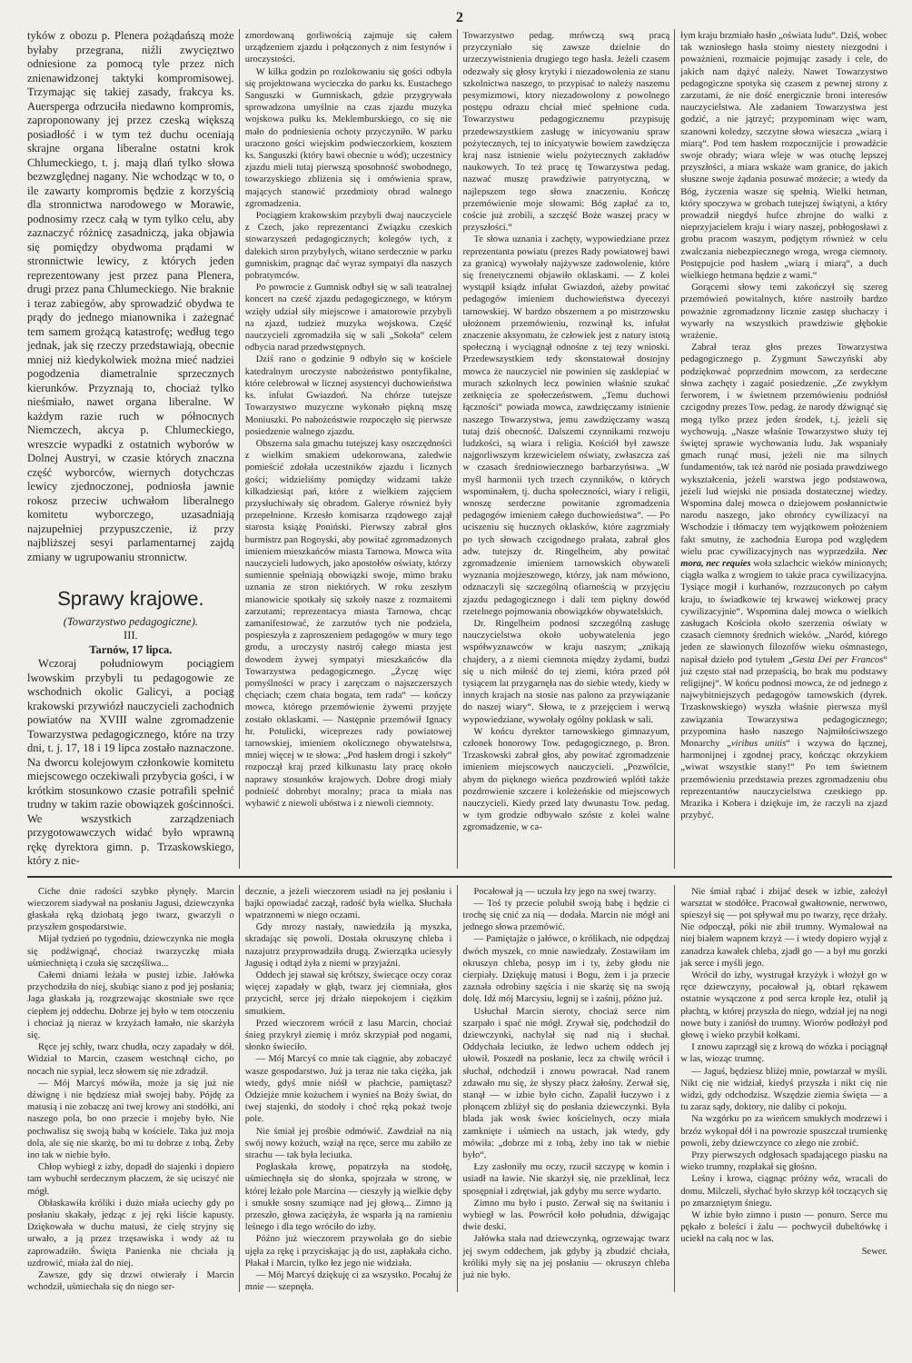2
tyków z obozu p. Plenera pożądańszą może byłaby przegrana, niźli zwycięztwo odniesione za pomocą tyle przez nich znienawidzonej taktyki kompromisowej. Trzymając się takiej zasady, frakcya ks. Auersperga odrzuciła niedawno kompromis, zaproponowany jej przez czeską większą posiadłość i w tym też duchu oceniają skrajne organa liberalne ostatni krok Chlumeckiego, t. j. mają dlań tylko słowa bezwzględnej nagany. Nie wchodząc w to, o ile zawarty kompromis będzie z korzyścią dla stronnictwa narodowego w Morawie, podnosimy rzecz całą w tym tylko celu, aby zaznaczyć różnicę zasadniczą, jaka objawia się pomiędzy obydwoma prądami w stronnictwie lewicy, z których jeden reprezentowany jest przez pana Plenera, drugi przez pana Chlumeckiego. Nie braknie i teraz zabiegów, aby sprowadzić obydwa te prądy do jednego mianownika i zażegnać tem samem grożącą katastrofę; według tego jednak, jak się rzeczy przedstawiają, obecnie mniej niż kiedykolwiek można mieć nadziei pogodzenia diametralnie sprzecznych kierunków. Przyznają to, chociaż tylko nieśmiało, nawet organa liberalne. W każdym razie ruch w północnych Niemczech, akcya p. Chlumeckiego, wreszcie wypadki z ostatnich wyborów w Dolnej Austryi, w czasie których znaczna część wyborców, wiernych dotychczas lewicy zjednoczonej, podniosła jawnie rokosz przeciw uchwałom liberalnego komitetu wyborczego, uzasadniają najzupełniej przypuszczenie, iż przy najbliższej sesyi parlamentarnej zajdą zmiany w ugrupowaniu stronnictw.
Sprawy krajowe.
(Towarzystwo pedagogiczne).
III.
Tarnów, 17 lipca.
Wczoraj południowym pociągiem lwowskim przybyli tu pedagogowie ze wschodnich okolic Galicyi, a pociąg krakowski przywiózł nauczycieli zachodnich powiatów na XVIII walne zgromadzenie Towarzystwa pedagogicznego, które na trzy dni, t. j. 17, 18 i 19 lipca zostało naznaczone. Na dworcu kolejowym członkowie komitetu miejscowego oczekiwali przybycia gości, i w krótkim stosunkowo czasie potrafili spełnić trudny w takim razie obowiązek gościnności. We wszystkich zarządzeniach przygotowawczych widać było wprawną rękę dyrektora gimn. p. Trzaskowskiego, który z nie-
zmordowaną gorliwością zajmuje się całem urządzeniem zjazdu i połączonych z nim festynów i uroczystości.
W kilka godzin po rozlokowaniu się gości odbyła się projektowana wycieczka do parku ks. Eustachego Sanguszki w Gumniskach, gdzie przygrywała sprowadzona umyślnie na czas zjazdu muzyka wojskowa pułku ks. Meklemburskiego, co się nie mało do podniesienia ochoty przyczyniło. W parku uraczono gości wiejskim podwieczorkiem, kosztem ks. Sanguszki (który bawi obecnie u wód); uczestnicy zjazdu mieli tutaj pierwszą sposobność swobodnego, towarzyskiego zbliżenia się i omówienia spraw, mających stanowić przedmioty obrad walnego zgromadzenia.
Pociągiem krakowskim przybyli dwaj nauczyciele z Czech, jako reprezentanci Związku czeskich stowarzyszeń pedagogicznych; kolegów tych, z dalekich stron przybyłych, witano serdecznie w parku gumniskim, pragnąc dać wyraz sympatyi dla naszych pobratymców.
Po powrocie z Gumnisk odbył się w sali teatralnej koncert na cześć zjazdu pedagogicznego, w którym wzięły udział siły miejscowe i amatorowie przybyli na zjazd, tudzież muzyka wojskowa. Część nauczycieli zgromadziła się w sali „Sokoła“ celem odbycia narad przedwstępnych.
Dziś rano o godzinie 9 odbyło się w kościele katedralnym uroczyste nabożeństwo pontyfikalne, które celebrował w licznej asystencyi duchowieństwa ks. infułat Gwiazdoń. Na chórze tutejsze Towarzystwo muzyczne wykonało piękną mszę Moniuszki. Po nabożeństwie rozpoczęło się pierwsze posiedzenie walnego zjazdu.
Obszerna sala gmachu tutejszej kasy oszczędności z wielkim smakiem udekorowana, zaledwie pomieścić zdołała uczestników zjazdu i licznych gości; widzieliśmy pomiędzy widzami także kilkadziesiąt pań, które z wielkiem zajęciem przysłuchiwały się obradom. Galerye również były przepełnione. Krzesło komisarza rządowego zajął starosta książę Poniński. Pierwszy zabrał głos burmistrz pan Rogoyski, aby powitać zgromadzonych imieniem mieszkańców miasta Tarnowa. Mowca wita nauczycieli ludowych, jako apostołów oświaty, którzy sumiennie spełniają obowiązki swoje, mimo braku uznania ze stron niektórych. W roku zeszłym mianowicie spotkały się szkoły nasze z rozmaitemi zarzutami; reprezentacya miasta Tarnowa, chcąc zamanifestować, że zarzutów tych nie podziela, pospieszyła z zaproszeniem pedagogów w mury tego grodu, a uroczysty nastrój całego miasta jest dowodem żywej sympatyi mieszkańców dla Towarzystwa pedagogicznego. „Życzę więc pomyślności w pracy i zaręczam o najszczerszych chęciach; czem chata bogata, tem rada“ — kończy mowca, którego przemówienie żywemi przyjęte zostało oklaskami. — Następnie przemówił Ignacy hr. Potulicki, wiceprezes rady powiatowej tarnowskiej, imieniem okolicznego obywatelstwa, mniej więcej w te słowa: „Pod hasłem drogi i szkoły“ rozpoczął kraj przed kilkunastu laty pracę około naprawy stosunków krajowych. Dobre drogi miały podnieść dobrobyt moralny; praca ta miała nas wybawić z niewoli ubóstwa i z niewoli ciemnoty.
Towarzystwo pedag. mrówczą swą pracą przyczyniało się zawsze dzielnie do urzeczywistnienia drugiego tego hasła. Jeżeli czasem odezwały się głosy krytyki i niezadowolenia ze stanu szkolnictwa naszego, to przypisać to należy naszemu pesymizmowi, ktory niezadowolony z powolnego postępu odrazu chciał mieć spełnione cuda. Towarzystwu pedagogicznemu przypisuję przedewszystkiem zasługę w inicyowaniu spraw pożytecznych, tej to inicyatywie bowiem zawdzięcza kraj nasz istnienie wielu pożytecznych zakładów naukowych. To też pracę tę Towarzystwa pedag. nazwać muszę prawdziwie patryotyczną, w najlepszem tego słowa znaczeniu. Kończę przemówienie moje słowami: Bóg zapłać za to, coście już zrobili, a szczęść Boże waszej pracy w przyszłości.“
Te słowa uznania i zachęty, wypowiedziane przez reprezentanta powiatu (prezes Rady powiatowej bawi za granicą) wywołały najżywsze zadowolenie, które się frenetycznemi objawiło oklaskami. — Z kolei wystąpił ksiądz infułat Gwiazdoń, ażeby powitać pedagogów imieniem duchowieństwa dyecezyi tarnowskiej. W bardzo obszernem a po mistrzowsku ułożonem przemówieniu, rozwinął ks. infułat znaczenie aksyomatu, że człowiek jest z natury istotą społeczną i wyciągnął odnośne z tej tezy wnioski. Przedewszystkiem tedy skonstatował dostojny mowca że nauczyciel nie powinien się zasklepiać w murach szkolnych lecz powinien właśnie szukać zetknięcia ze społeczeństwem. „Temu duchowi łączności“ powiada mowca, zawdzięczamy istnienie naszego Towarzystwa, jemu zawdzięczamy waszą tutaj dziś obecność. Dalszemi czynnikami rozwoju ludzkości, są wiara i religia. Kościół był zawsze najgorliwszym krzewicielem oświaty, zwłaszcza zaś w czasach średniowiecznego barbarzyństwa. „W myśl harmonii tych trzech czynników, o których wspominałem, tj. ducha społeczności, wiary i religii, wnoszę serdeczne powitanie zgromadzenia pedagogów imieniem całego duchowieństwa“. — Po uciszeniu się hucznych oklasków, które zagrzmiały po tych słowach czcigodnego prałata, zabrał głos adw. tutejszy dr. Ringelheim, aby powitać zgromadzenie imieniem tarnowskich obywateli wyznania mojżeszowego, którzy, jak nam mówiono, odznaczyli się szczególną ofiarnością w przyjęciu zjazdu pedagogicznego i dali tem piękny dowód rzetelnego pojmowania obowiązków obywatelskich.
Dr. Ringelheim podnosi szczególną zasługę nauczycielstwa około uobywatelenia jego współwyznawców w kraju naszym; „znikają chajdery, a z niemi ciemnota między żydami, budzi się u nich miłość do tej ziemi, która przed pół tysiącem lat przygarnęła nas do siebie wtedy, kiedy w innych krajach na stosie nas palono za przywiązanie do naszej wiary“. Słowa, te z przejęciem i werwą wypowiedziane, wywołały ogólny poklask w sali.
W końcu dyrektor tarnowskiego gimnazyum, członek honorowy Tow. pedagogicznego, p. Bron. Trzaskowski zabrał głos, aby powitać zgromadzenie imieniem miejscowych nauczycieli. „Pozwólcie, abym do pięknego wieńca pozdrowień wplótł także pozdrowienie szczere i koleżeńskie od miejscowych nauczycieli. Kiedy przed laty dwunastu Tow. pedag. w tym grodzie odbywało szóste z kolei walne zgromadzenie, w ca-
łym kraju brzmiało hasło „oświata ludu“. Dziś, wobec tak wzniosłego hasła stoimy niestety niezgodni i poważnieni, rozmaicie pojmując zasady i cele, do jakich nam dążyć należy. Nawet Towarzystwo pedagogiczne spotyka się czasem z pewnej strony z zarzutami, że nie dość energicznie broni interesów nauczycielstwa. Ale zadaniem Towarzystwa jest godzić, a nie jątrzyć; przypominam więc wam, szanowni koledzy, szczytne słowa wieszcza „wiarą i miarą“. Pod tem hasłem rozpocznijcie i prowadźcie swoje obrady; wiara wleje w was otuchę lepszej przyszłości, a miara wskaże wam granice, do jakich słuszne swoje żądania posuwać możecie; a wtedy da Bóg, życzenia wasze się spełnią. Wielki hetman, który spoczywa w grobach tutejszej świątyni, a który prowadził niegdyś hufce zbrojne do walki z nieprzyjacielem kraju i wiary naszej, pobłogosławi z grobu pracom waszym, podjętym również w celu zwalczania niebezpiecznego wroga, wroga ciemnoty. Postępujcie pod hasłem „wiarą i miarą“, a duch wielkiego hetmana będzie z wami.“
Gorącemi słowy temi zakończył się szereg przemówień powitalnych, które nastroiły bardzo poważnie zgromadzony licznie zastęp słuchaczy i wywarły na wszystkich prawdziwie głębokie wrażenie.
Zabrał teraz głos prezes Towarzystwa pedagogicznego p. Zygmunt Sawczyński aby podziękować poprzednim mowcom, za serdeczne słowa zachęty i zagaić posiedzenie. „Ze zwykłym ferworem, i w świetnem przemówieniu podniósł czcigodny prezes Tow. pedag. że narody dźwignąć się mogą tylko przez jeden środek, t.j. jeżeli się wychowują. „Nasze właśnie Towarzystwo służy tej świętej sprawie wychowania ludu. Jak wspaniały gmach runąć musi, jeżeli nie ma silnych fundamentów, tak też naród nie posiada prawdziwego wykształcenia, jeżeli warstwa jego podstawowa, jeżeli lud wiejski nie posiada dostatecznej wiedzy. Wspomina dalej mowca o dziejowem posłannictwie narodu naszego, jako obrońcy cywilizacyi na Wschodzie i tłómaczy tem wyjątkowem położeniem fakt smutny, że zachodnia Europa pod względem wielu prac cywilizacyjnych nas wyprzedziła. Nec mora, nec requies woła szlachcic wieków minionych; ciągła walka z wrogiem to także praca cywilizacyjna. Tysiące mogił i kurhanów, rozrzuconych po całym kraju, to świadkowie tej krwawej wiekowej pracy cywilizacyjnie“. Wspomina dalej mowca o wielkich zasługach Kościoła około szerzenia oświaty w czasach ciemnoty średnich wieków. „Naród, którego jeden ze sławionych filozofów wieku ośmnastego, napisał dzieło pod tytułem „Gesta Dei per Francos“ już często stał nad przepaścią, bo brak mu podstawy religijnej“. W końcu podnosi mowca, że od jednego z najwybitniejszych pedagogów tarnowskich (dyrek. Trzaskowskiego) wyszła właśnie pierwsza myśl zawiązania Towarzystwa pedagogicznego; przypomina hasło naszego Najmiłościwszego Monarchy „viribus unitis“ i wzywa do łącznej, harmonijnej i zgodnej pracy, kończąc okrzykiem „wiwat wszystkie stany!“ Po tem świetnem przemówieniu przedstawia prezes zgromadzeniu obu reprezentantów nauczycielstwa czeskiego pp. Mrazika i Kobera i dziękuje im, że raczyli na zjazd przybyć.
Ciche dnie radości szybko płynęły. Marcin wieczorem siadywał na posłaniu Jagusi, dziewczynka głaskała ręką dziobatą jego twarz, gwarzyli o przyszłem gospodarstwie.
Mijał tydzień po tygodniu, dziewczynka nie mogła się podźwignąć, chociaż twarzyczkę miała uśmiechniętą i czuła się szczęśliwa...
Całemi dniami leżała w pustej izbie. Jałówka przychodziła do niej, skubiąc siano z pod jej posłania; Jaga głaskała ją, rozgrzewając skostniałe swe ręce ciepłem jej oddechu. Dobrze jej było w tem otoczeniu i chociaż ją nieraz w krzyżach łamało, nie skarżyła się.
Ręce jej schły, twarz chudła, oczy zapadały w dół. Widział to Marcin, czasem westchnął cicho, po nocach nie sypiał, lecz słowem się nie zdradził.
— Mój Marcyś mówiła, może ja się już nie dźwignę i nie będziesz miał swojej baby. Pójdę za matusią i nie zobaczę ani twej krowy ani stodółki, ani naszego pola, bo ono przecie i mojeby było. Nie pochwalisz się swoją babą w kościele. Taka już moja dola, ale się nie skarżę, bo mi tu dobrze z tobą. Żeby ino tak w niebie było.
Chłop wybiegł z izby, dopadł do stajenki i dopiero tam wybuchł serdecznym płaczem, że się uciszyć nie mógł.
Obłaskawiła króliki i dużo miała uciechy gdy po posłaniu skakały, jedząc z jej ręki liście kapusty. Dziękowała w duchu matusi, że cielę stryjny się urwało, a ją przez trzęsawiska i wody aż tu zaprowadziło. Święta Panienka nie chciała ją uzdrowić, miała żal do niej.
Zawsze, gdy się drzwi otwierały i Marcin wchodził, uśmiechała się do niego ser-
decznie, a jeżeli wieczorem usiadł na jej posłaniu i bajki opowiadać zaczął, radość była wielka. Słuchała wpatrzonemi w niego oczami.
Gdy mrozy nastały, nawiedziła ją myszka, skradając się powoli. Dostała okruszynę chleba i nazajutrz przyprowadziła drugą. Zwierzątka uciesyły Jagusię i odtąd żyła z niemi w przyjaźni.
Oddech jej stawał się krótszy, świecące oczy coraz więcej zapadały w głąb, twarz jej ciemniała, głos przycichł, serce jej drżało niepokojem i ciężkim smutkiem.
Przed wieczorem wrócił z lasu Marcin, chociaż śnieg przykrył ziemię i mróz skrzypiał pod nogami, słonko świeciło.
— Mój Marcyś co mnie tak ciągnie, aby zobaczyć wasze gospodarstwo. Już ja teraz nie taka ciężka, jak wtedy, gdyś mnie nióśł w płachcie, pamiętasz? Odziejże mnie kożuchem i wynieś na Boży świat, do twej stajenki, do stodoły i choć ręką pokaż twoje pole.
Nie śmiał jej prośbie odmówić. Zawdział na nią swój nowy kożuch, wziął na ręce, serce mu zabiło ze strachu — tak była leciutka.
Pogłaskała krowę, popatrzyła na stodołę, uśmiechnęła się do słonka, spojrzała w stronę, w której leżało pole Marcina — cieszyły ją wielkie dęby i smukłe sosny szumiące nad jej głową... Zimno ją przeszło, głowa zaciężyła, że wsparła ją na ramieniu leśnego i dla tego wróciło do izby.
Późno już wieczorem przywołała go do siebie ujęła za rękę i przyciskając ją do ust, zapłakała cicho. Płakał i Marcin, tylko łez jego nie widziała.
— Mój Marcyś dziękuję ci za wszystko. Pocałuj że mnie — szepnęła.
Pocałował ją — uczuła łzy jego na swej twarzy.
— Toś ty przecie polubił swoją babę i będzie ci trochę się cnić za nią — dodała. Marcin nie mógł ani jednego słowa przemówić.
— Pamiętajże o jałówce, o królikach, nie odpędzaj dwóch myszek, co mnie nawiedzały. Zostawiłam im okruszyn chleba, posyp im i ty, żeby głodu nie cierpiały. Dziękuję matusi i Bogu, żem i ja przecie zaznała odrobiny szęścia i nie skarżę się na swoją dolę. Idź mój Marcysiu, legnij se i zaśnij, późno już.
Usłuchał Marcin sieroty, chociaż serce nim szarpało i spać nie mógł. Zrywał się, podchodził do dziewczynki, nachylał się nad nią i słuchał. Oddychała leciutko, że ledwo uchem oddech jej ułowił. Poszedł na posłanie, lecz za chwilę wrócił i słuchał, odchodził i znowu powracał. Nad ranem zdawało mu się, że słyszy płacz żałośny. Zerwał się, stanął — w izbie było cicho. Zapalił łuczywo i z płonącem zbliżył się do posłania dziewczynki. Była blada jak wosk świec kościelnych, oczy miała zamknięte i uśmiech na ustach, jak wtedy, gdy mówiła: „dobrze mi z tobą, żeby ino tak w niebie było“.
Łzy zasłoniły mu oczy, rzucił szczypę w komin i usiadł na ławie. Nie skarżył się, nie przeklinał, lecz sposępniał i zdrętwiał, jak gdyby mu serce wydarto.
Zimno mu było i pusto. Zerwał się na świtaniu i wybiegł w las. Powrócił koło południa, dźwigając dwie deski.
Jałówka stała nad dziewczynką, ogrzewając twarz jej swym oddechem, jak gdyby ją zbudzić chciała, króliki myły się na jej posłaniu — okruszyn chleba już nie było.
Nie śmiał rąbać i zbijać desek w izbie, założył warsztat w stodółce. Pracował gwałtownie, nerwowo, spieszył się — pot spływał mu po twarzy, ręce drżały. Nie odpoczął, póki nie zbił trumny. Wymalował na niej białem wapnem krzyż — i wtedy dopiero wyjął z zanadrza kawałek chleba, zjadł go — a był mu gorzki jak serce i myśli jego.
Wrócił do izby, wystrugał krzyżyk i włożył go w ręce dziewczyny, pocałował ją, obtarł rękawem ostatnie wysączone z pod serca krople łez, otulił ją płachtą, w której przyszła do niego, wdział jej na nogi nowe buty i zaniósł do trumny. Wiorów podłożył pod głowę i wieko przybił kołkami.
I znowu zaprzągł się z krową do wózka i pociągnął w las, wioząc trumnę.
— Jaguś, będziesz bliżej mnie, powtarzał w myśli. Nikt cię nie widział, kiedyś przyszła i nikt cię nie widzi, gdy odchodzisz. Wszędzie ziemia święta — a tu zaraz sądy, doktory, nie daliby ci pokoju.
Na wzgórku po za wieńcem smukłych modrzewi i brzóz wykopał dół i na powrozie spuszczał trumienkę powoli, żeby dziewczynce co złego nie zrobić.
Przy pierwszych odgłosach spadającego piasku na wieko trumny, rozpłakał się głośno.
Leśny i krowa, ciągnąc próżny wóz, wracali do domu. Milczeli, słychać było skrzyp kół toczących się po zmarzniętym śniegu.
W izbie było zimno i pusto — ponuro. Serce mu pękało z boleści i żalu — pochwycił dubeltówkę i uciekł na całą noc w las.
Sewer.